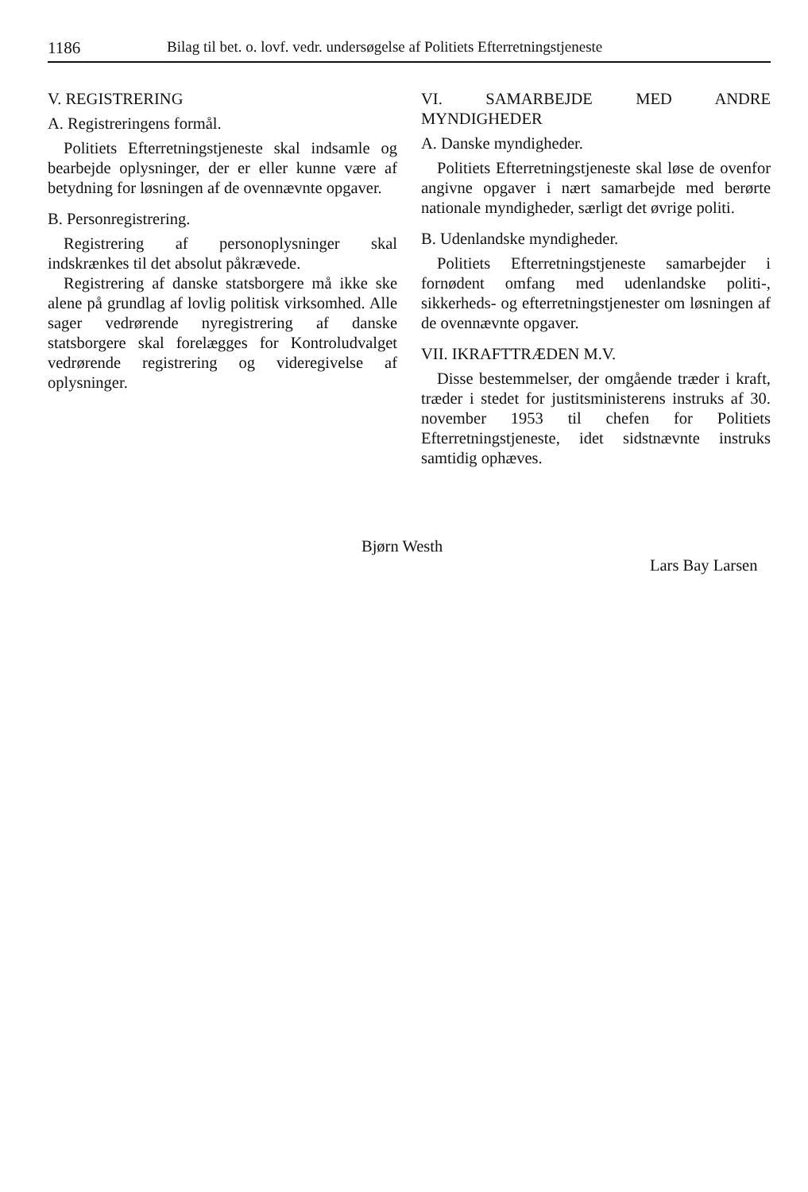1186 Bilag til bet. o. lovf. vedr. undersøgelse af Politiets Efterretningstjeneste
V. REGISTRERING
A. Registreringens formål.
Politiets Efterretningstjeneste skal indsamle og bearbejde oplysninger, der er eller kunne være af betydning for løsningen af de ovennævnte opgaver.
B. Personregistrering.
Registrering af personoplysninger skal indskrænkes til det absolut påkrævede.
Registrering af danske statsborgere må ikke ske alene på grundlag af lovlig politisk virksomhed. Alle sager vedrørende nyregistrering af danske statsborgere skal forelægges for Kontroludvalget vedrørende registrering og videregivelse af oplysninger.
VI. SAMARBEJDE MED ANDRE MYNDIGHEDER
A. Danske myndigheder.
Politiets Efterretningstjeneste skal løse de ovenfor angivne opgaver i nært samarbejde med berørte nationale myndigheder, særligt det øvrige politi.
B. Udenlandske myndigheder.
Politiets Efterretningstjeneste samarbejder i fornødent omfang med udenlandske politi-, sikkerheds- og efterretningstjenester om løsningen af de ovennævnte opgaver.
VII. IKRAFTTRÆDEN M.V.
Disse bestemmelser, der omgående træder i kraft, træder i stedet for justitsministerens instruks af 30. november 1953 til chefen for Politiets Efterretningstjeneste, idet sidstnævnte instruks samtidig ophæves.
Bjørn Westh
Lars Bay Larsen